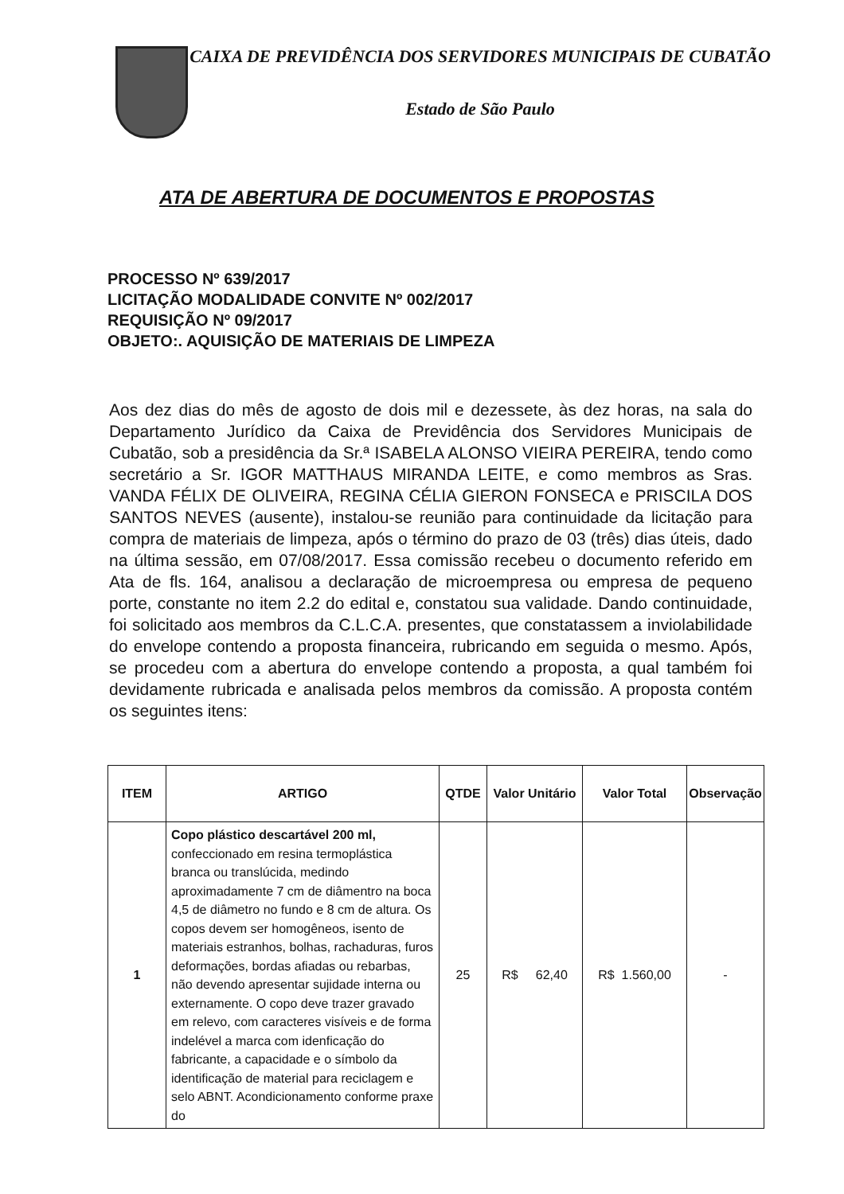CAIXA DE PREVIDÊNCIA DOS SERVIDORES MUNICIPAIS DE CUBATÃO
Estado de São Paulo
ATA DE ABERTURA DE DOCUMENTOS E PROPOSTAS
PROCESSO Nº 639/2017
LICITAÇÃO MODALIDADE CONVITE Nº 002/2017
REQUISIÇÃO Nº 09/2017
OBJETO:. AQUISIÇÃO DE MATERIAIS DE LIMPEZA
Aos dez dias do mês de agosto de dois mil e dezessete, às dez horas, na sala do Departamento Jurídico da Caixa de Previdência dos Servidores Municipais de Cubatão, sob a presidência da Sr.ª ISABELA ALONSO VIEIRA PEREIRA, tendo como secretário a Sr. IGOR MATTHAUS MIRANDA LEITE, e como membros as Sras. VANDA FÉLIX DE OLIVEIRA, REGINA CÉLIA GIERON FONSECA e PRISCILA DOS SANTOS NEVES (ausente), instalou-se reunião para continuidade da licitação para compra de materiais de limpeza, após o término do prazo de 03 (três) dias úteis, dado na última sessão, em 07/08/2017. Essa comissão recebeu o documento referido em Ata de fls. 164, analisou a declaração de microempresa ou empresa de pequeno porte, constante no item 2.2 do edital e, constatou sua validade. Dando continuidade, foi solicitado aos membros da C.L.C.A. presentes, que constatassem a inviolabilidade do envelope contendo a proposta financeira, rubricando em seguida o mesmo. Após, se procedeu com a abertura do envelope contendo a proposta, a qual também foi devidamente rubricada e analisada pelos membros da comissão. A proposta contém os seguintes itens:
| ITEM | ARTIGO | QTDE | Valor Unitário | Valor Total | Observação |
| --- | --- | --- | --- | --- | --- |
| 1 | Copo plástico descartável 200 ml, confeccionado em resina termoplástica branca ou translúcida, medindo aproximadamente 7 cm de diâmentro na boca 4,5 de diâmetro no fundo e 8 cm de altura. Os copos devem ser homogêneos, isento de materiais estranhos, bolhas, rachaduras, furos deformações, bordas afiadas ou rebarbas, não devendo apresentar sujidade interna ou externamente. O copo deve trazer gravado em relevo, com caracteres visíveis e de forma indelével a marca com idenficação do fabricante, a capacidade e o símbolo da identificação de material para reciclagem e selo ABNT. Acondicionamento conforme praxe do | 25 | R$ 62,40 | R$ 1.560,00 | - |